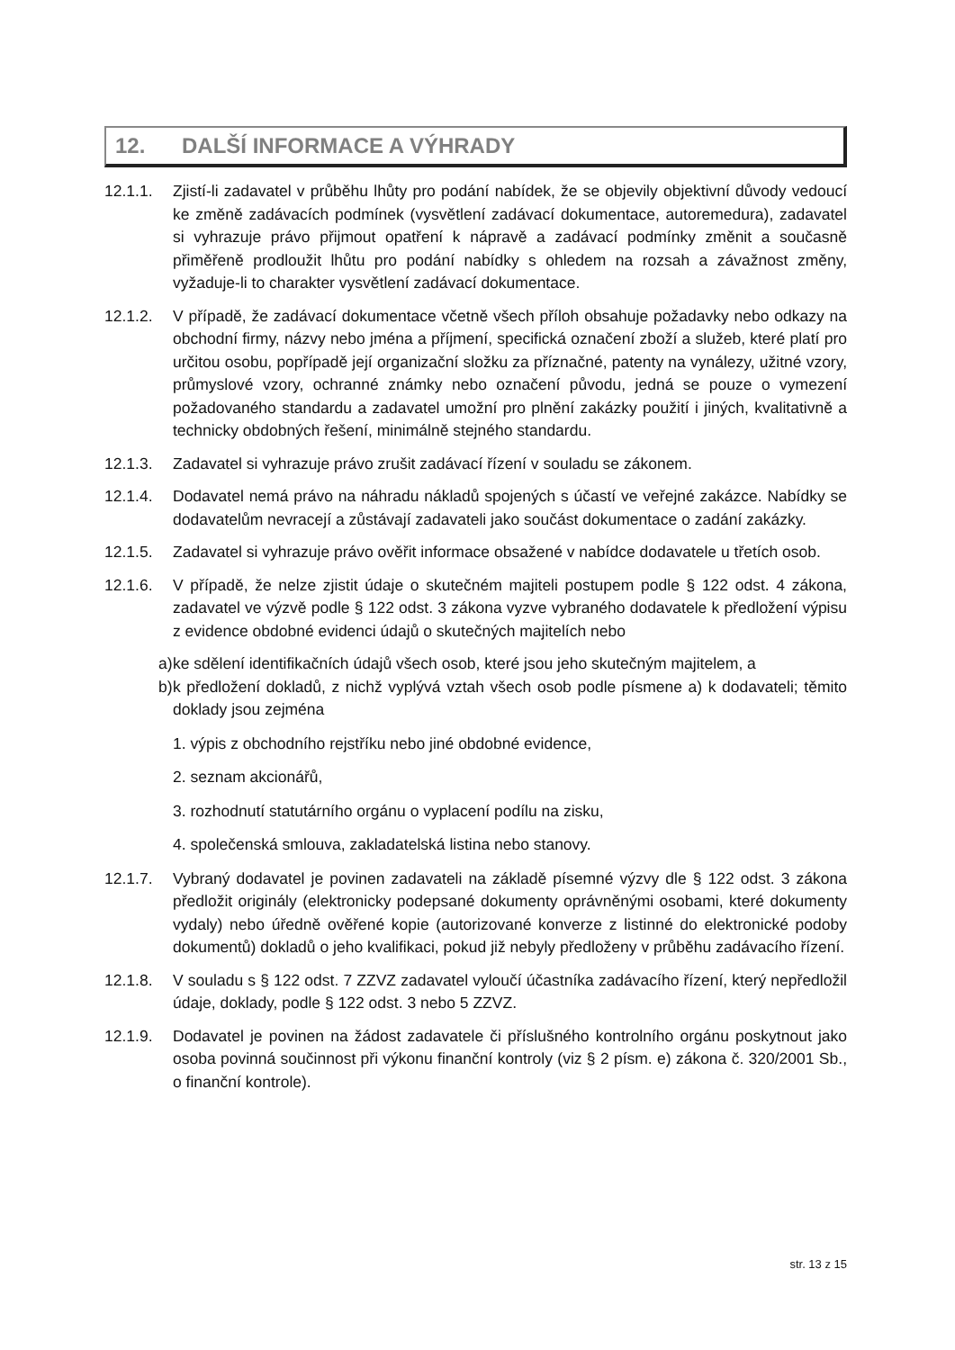12. DALŠÍ INFORMACE A VÝHRADY
12.1.1. Zjistí-li zadavatel v průběhu lhůty pro podání nabídek, že se objevily objektivní důvody vedoucí ke změně zadávacích podmínek (vysvětlení zadávací dokumentace, autoremedura), zadavatel si vyhrazuje právo přijmout opatření k nápravě a zadávací podmínky změnit a současně přiměřeně prodloužit lhůtu pro podání nabídky s ohledem na rozsah a závažnost změny, vyžaduje-li to charakter vysvětlení zadávací dokumentace.
12.1.2. V případě, že zadávací dokumentace včetně všech příloh obsahuje požadavky nebo odkazy na obchodní firmy, názvy nebo jména a příjmení, specifická označení zboží a služeb, které platí pro určitou osobu, popřípadě její organizační složku za příznačné, patenty na vynálezy, užitné vzory, průmyslové vzory, ochranné známky nebo označení původu, jedná se pouze o vymezení požadovaného standardu a zadavatel umožní pro plnění zakázky použití i jiných, kvalitativně a technicky obdobných řešení, minimálně stejného standardu.
12.1.3. Zadavatel si vyhrazuje právo zrušit zadávací řízení v souladu se zákonem.
12.1.4. Dodavatel nemá právo na náhradu nákladů spojených s účastí ve veřejné zakázce. Nabídky se dodavatelům nevracejí a zůstávají zadavateli jako součást dokumentace o zadání zakázky.
12.1.5. Zadavatel si vyhrazuje právo ověřit informace obsažené v nabídce dodavatele u třetích osob.
12.1.6. V případě, že nelze zjistit údaje o skutečném majiteli postupem podle § 122 odst. 4 zákona, zadavatel ve výzvě podle § 122 odst. 3 zákona vyzve vybraného dodavatele k předložení výpisu z evidence obdobné evidenci údajů o skutečných majitelích nebo
a)
ke sdělení identifikačních údajů všech osob, které jsou jeho skutečným majitelem, a
b)
k předložení dokladů, z nichž vyplývá vztah všech osob podle písmene a) k dodavateli; těmito doklady jsou zejména
1. výpis z obchodního rejstříku nebo jiné obdobné evidence,
2. seznam akcionářů,
3. rozhodnutí statutárního orgánu o vyplacení podílu na zisku,
4. společenská smlouva, zakladatelská listina nebo stanovy.
12.1.7. Vybraný dodavatel je povinen zadavateli na základě písemné výzvy dle § 122 odst. 3 zákona předložit originály (elektronicky podepsané dokumenty oprávněnými osobami, které dokumenty vydaly) nebo úředně ověřené kopie (autorizované konverze z listinné do elektronické podoby dokumentů) dokladů o jeho kvalifikaci, pokud již nebyly předloženy v průběhu zadávacího řízení.
12.1.8. V souladu s § 122 odst. 7 ZZVZ zadavatel vyloučí účastníka zadávacího řízení, který nepředložil údaje, doklady, podle § 122 odst. 3 nebo 5 ZZVZ.
12.1.9. Dodavatel je povinen na žádost zadavatele či příslušného kontrolního orgánu poskytnout jako osoba povinná součinnost při výkonu finanční kontroly (viz § 2 písm. e) zákona č. 320/2001 Sb., o finanční kontrole).
str. 13 z 15